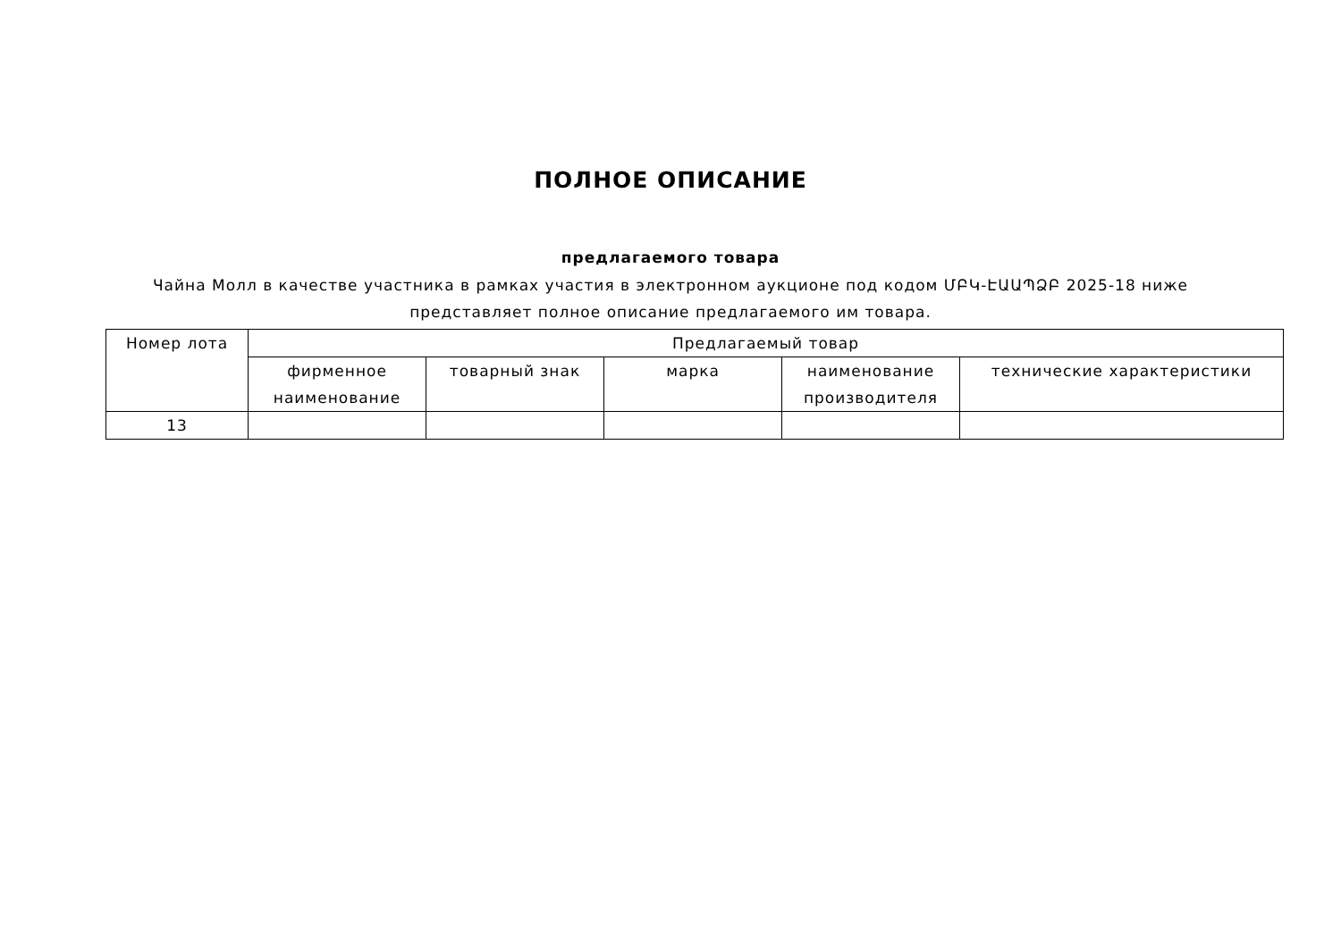ПОЛНОЕ ОПИСАНИЕ
предлагаемого товара
Чайна Молл в качестве участника в рамках участия в электронном аукционе под кодом ՄԲԿ-ԷԱԱՊՁԲ 2025-18 ниже представляет полное описание предлагаемого им товара.
| Номер лота | Предлагаемый товар | | | | |
| --- | --- | --- | --- | --- | --- |
| | фирменное наименование | товарный знак | марка | наименование производителя | технические характеристики |
| 13 | | | | | |